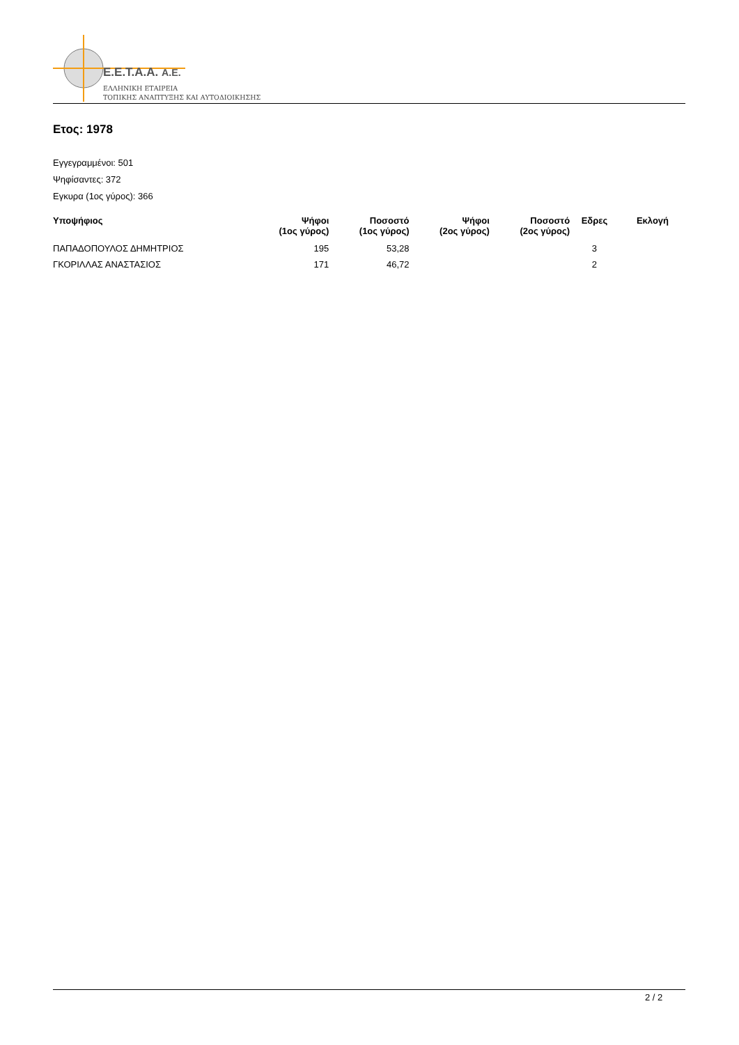E.E.T.A.A. A.E.
ΕΛΛΗΝΙΚΗ ΕΤΑΙΡΕΙΑ
ΤΟΠΙΚΗΣ ΑΝΑΠΤΥΞΗΣ ΚΑΙ ΑΥΤΟΔΙΟΙΚΗΣΗΣ
Ετος: 1978
Εγγεγραμμένοι: 501
Ψηφίσαντες: 372
Εγκυρα (1ος γύρος): 366
| Υποψήφιος | Ψήφοι (1ος γύρος) | Ποσοστό (1ος γύρος) | Ψήφοι (2ος γύρος) | Ποσοστό (2ος γύρος) | Εδρες | Εκλογή |
| --- | --- | --- | --- | --- | --- | --- |
| ΠΑΠΑΔΟΠΟΥΛΟΣ ΔΗΜΗΤΡΙΟΣ | 195 | 53,28 | | | 3 | |
| ΓΚΟΡΙΛΛΑΣ ΑΝΑΣΤΑΣΙΟΣ | 171 | 46,72 | | | 2 | |
2 / 2